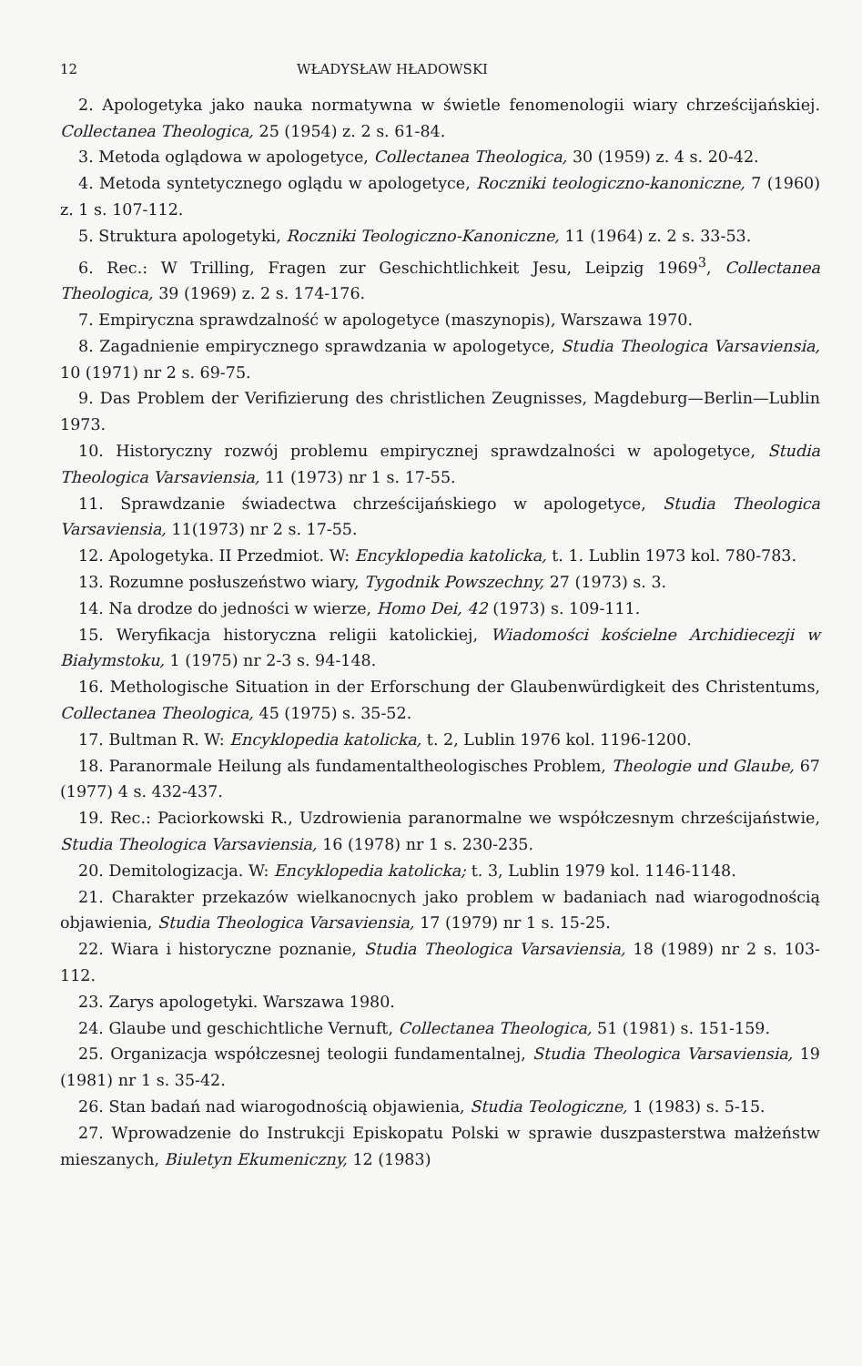12 WŁADYSŁAW HŁADOWSKI
2. Apologetyka jako nauka normatywna w świetle fenomenologii wiary chrześcijańskiej. Collectanea Theologica, 25 (1954) z. 2 s. 61-84.
3. Metoda oglądowa w apologetyce, Collectanea Theologica, 30 (1959) z. 4 s. 20-42.
4. Metoda syntetycznego oglądu w apologetyce, Roczniki teologiczno-kanoniczne, 7 (1960) z. 1 s. 107-112.
5. Struktura apologetyki, Roczniki Teologiczno-Kanoniczne, 11 (1964) z. 2 s. 33-53.
6. Rec.: W Trilling, Fragen zur Geschichtlichkeit Jesu, Leipzig 1969<sup>3</sup>, Collectanea Theologica, 39 (1969) z. 2 s. 174-176.
7. Empiryczna sprawdzalność w apologetyce (maszynopis), Warszawa 1970.
8. Zagadnienie empirycznego sprawdzania w apologetyce, Studia Theologica Varsaviensia, 10 (1971) nr 2 s. 69-75.
9. Das Problem der Verifizierung des christlichen Zeugnisses, Magdeburg—Berlin—Lublin 1973.
10. Historyczny rozwój problemu empirycznej sprawdzalności w apologetyce, Studia Theologica Varsaviensia, 11 (1973) nr 1 s. 17-55.
11. Sprawdzanie świadectwa chrześcijańskiego w apologetyce, Studia Theologica Varsaviensia, 11(1973) nr 2 s. 17-55.
12. Apologetyka. II Przedmiot. W: Encyklopedia katolicka, t. 1. Lublin 1973 kol. 780-783.
13. Rozumne posłuszeństwo wiary, Tygodnik Powszechny, 27 (1973) s. 3.
14. Na drodze do jedności w wierze, Homo Dei, 42 (1973) s. 109-111.
15. Weryfikacja historyczna religii katolickiej, Wiadomości kościelne Archidiecezji w Białymstoku, 1 (1975) nr 2-3 s. 94-148.
16. Methologische Situation in der Erforschung der Glaubenwürdigkeit des Christentums, Collectanea Theologica, 45 (1975) s. 35-52.
17. Bultman R. W: Encyklopedia katolicka, t. 2, Lublin 1976 kol. 1196-1200.
18. Paranormale Heilung als fundamentaltheologisches Problem, Theologie und Glaube, 67 (1977) 4 s. 432-437.
19. Rec.: Paciorkowski R., Uzdrowienia paranormalne we współczesnym chrześcijaństwie, Studia Theologica Varsaviensia, 16 (1978) nr 1 s. 230-235.
20. Demitologizacja. W: Encyklopedia katolicka; t. 3, Lublin 1979 kol. 1146-1148.
21. Charakter przekazów wielkanocnych jako problem w badaniach nad wiarogodnością objawienia, Studia Theologica Varsaviensia, 17 (1979) nr 1 s. 15-25.
22. Wiara i historyczne poznanie, Studia Theologica Varsaviensia, 18 (1989) nr 2 s. 103-112.
23. Zarys apologetyki. Warszawa 1980.
24. Glaube und geschichtliche Vernuft, Collectanea Theologica, 51 (1981) s. 151-159.
25. Organizacja współczesnej teologii fundamentalnej, Studia Theologica Varsaviensia, 19 (1981) nr 1 s. 35-42.
26. Stan badań nad wiarogodnością objawienia, Studia Teologiczne, 1 (1983) s. 5-15.
27. Wprowadzenie do Instrukcji Episkopatu Polski w sprawie duszpasterstwa małżeństw mieszanych, Biuletyn Ekumeniczny, 12 (1983)